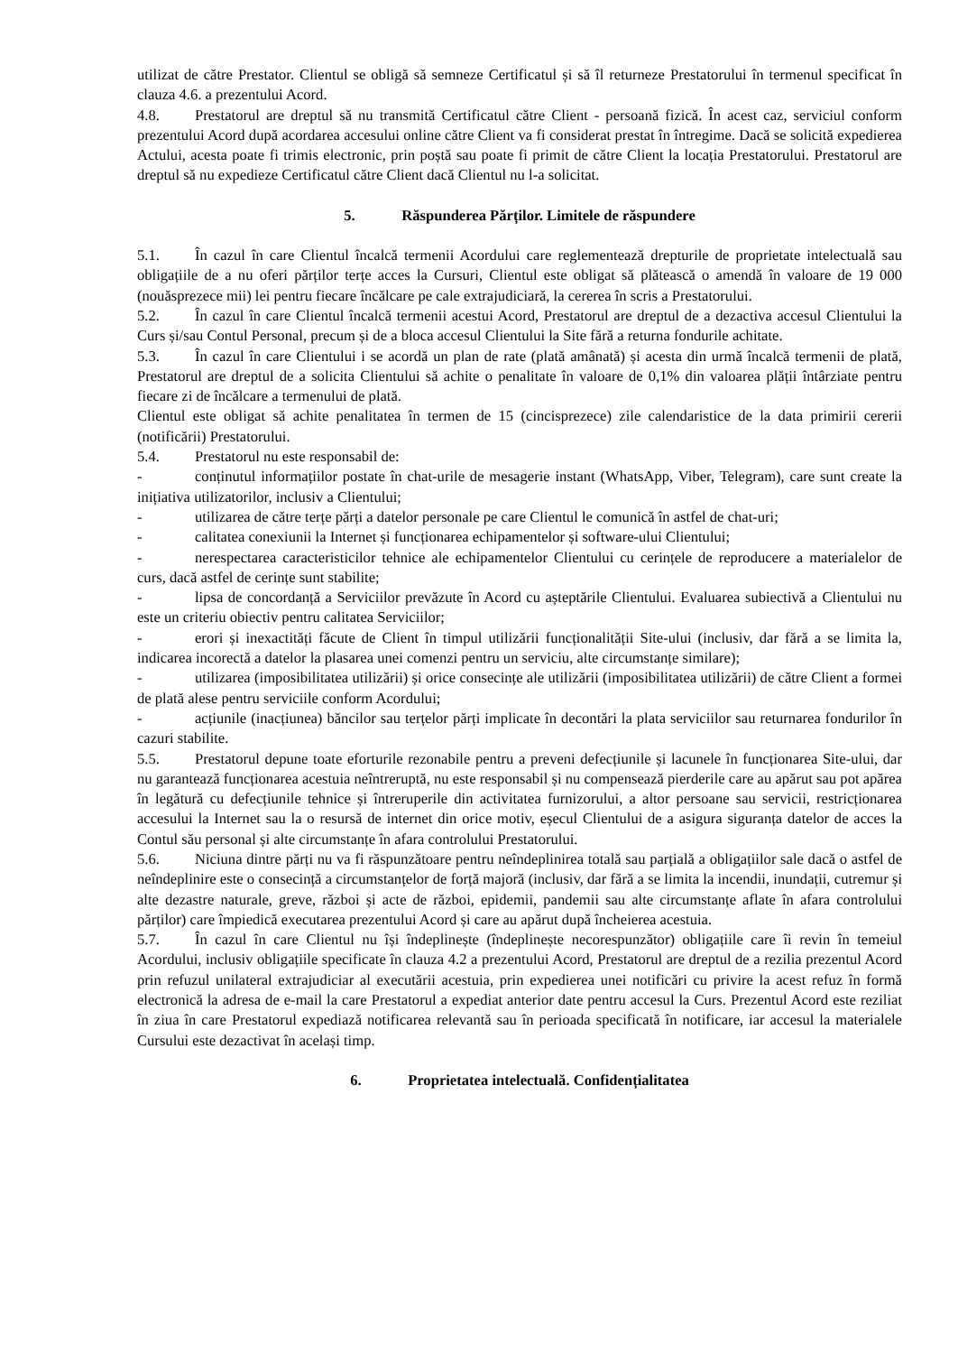utilizat de către Prestator. Clientul se obligă să semneze Certificatul și să îl returneze Prestatorului în termenul specificat în clauza 4.6. a prezentului Acord.
4.8. Prestatorul are dreptul să nu transmită Certificatul către Client - persoană fizică. În acest caz, serviciul conform prezentului Acord după acordarea accesului online către Client va fi considerat prestat în întregime. Dacă se solicită expedierea Actului, acesta poate fi trimis electronic, prin poștă sau poate fi primit de către Client la locația Prestatorului. Prestatorul are dreptul să nu expedieze Certificatul către Client dacă Clientul nu l-a solicitat.
5. Răspunderea Părților. Limitele de răspundere
5.1. În cazul în care Clientul încalcă termenii Acordului care reglementează drepturile de proprietate intelectuală sau obligațiile de a nu oferi părților terțe acces la Cursuri, Clientul este obligat să plătească o amendă în valoare de 19 000 (nouăsprezece mii) lei pentru fiecare încălcare pe cale extrajudiciară, la cererea în scris a Prestatorului.
5.2. În cazul în care Clientul încalcă termenii acestui Acord, Prestatorul are dreptul de a dezactiva accesul Clientului la Curs și/sau Contul Personal, precum și de a bloca accesul Clientului la Site fără a returna fondurile achitate.
5.3. În cazul în care Clientului i se acordă un plan de rate (plată amânată) și acesta din urmă încalcă termenii de plată, Prestatorul are dreptul de a solicita Clientului să achite o penalitate în valoare de 0,1% din valoarea plății întârziate pentru fiecare zi de încălcare a termenului de plată.
Clientul este obligat să achite penalitatea în termen de 15 (cincisprezece) zile calendaristice de la data primirii cererii (notificării) Prestatorului.
5.4. Prestatorul nu este responsabil de:
- conținutul informațiilor postate în chat-urile de mesagerie instant (WhatsApp, Viber, Telegram), care sunt create la inițiativa utilizatorilor, inclusiv a Clientului;
- utilizarea de către terțe părți a datelor personale pe care Clientul le comunică în astfel de chat-uri;
- calitatea conexiunii la Internet și funcționarea echipamentelor și software-ului Clientului;
- nerespectarea caracteristicilor tehnice ale echipamentelor Clientului cu cerințele de reproducere a materialelor de curs, dacă astfel de cerințe sunt stabilite;
- lipsa de concordanță a Serviciilor prevăzute în Acord cu așteptările Clientului. Evaluarea subiectivă a Clientului nu este un criteriu obiectiv pentru calitatea Serviciilor;
- erori și inexactități făcute de Client în timpul utilizării funcționalității Site-ului (inclusiv, dar fără a se limita la, indicarea incorectă a datelor la plasarea unei comenzi pentru un serviciu, alte circumstanțe similare);
- utilizarea (imposibilitatea utilizării) și orice consecințe ale utilizării (imposibilitatea utilizării) de către Client a formei de plată alese pentru serviciile conform Acordului;
- acțiunile (inacțiunea) băncilor sau terțelor părți implicate în decontări la plata serviciilor sau returnarea fondurilor în cazuri stabilite.
5.5. Prestatorul depune toate eforturile rezonabile pentru a preveni defecțiunile și lacunele în funcționarea Site-ului, dar nu garantează funcționarea acestuia neîntreruptă, nu este responsabil și nu compensează pierderile care au apărut sau pot apărea în legătură cu defecțiunile tehnice și întreruperile din activitatea furnizorului, a altor persoane sau servicii, restricționarea accesului la Internet sau la o resursă de internet din orice motiv, eșecul Clientului de a asigura siguranța datelor de acces la Contul său personal și alte circumstanțe în afara controlului Prestatorului.
5.6. Niciuna dintre părți nu va fi răspunzătoare pentru neîndeplinirea totală sau parțială a obligațiilor sale dacă o astfel de neîndeplinire este o consecință a circumstanțelor de forță majoră (inclusiv, dar fără a se limita la incendii, inundații, cutremur și alte dezastre naturale, greve, război și acte de război, epidemii, pandemii sau alte circumstanțe aflate în afara controlului părților) care împiedică executarea prezentului Acord și care au apărut după încheierea acestuia.
5.7. În cazul în care Clientul nu își îndeplinește (îndeplinește necorespunzător) obligațiile care îi revin în temeiul Acordului, inclusiv obligațiile specificate în clauza 4.2 a prezentului Acord, Prestatorul are dreptul de a rezilia prezentul Acord prin refuzul unilateral extrajudiciar al executării acestuia, prin expedierea unei notificări cu privire la acest refuz în formă electronică la adresa de e-mail la care Prestatorul a expediat anterior date pentru accesul la Curs. Prezentul Acord este reziliat în ziua în care Prestatorul expediază notificarea relevantă sau în perioada specificată în notificare, iar accesul la materialele Cursului este dezactivat în același timp.
6. Proprietatea intelectuală. Confidențialitatea